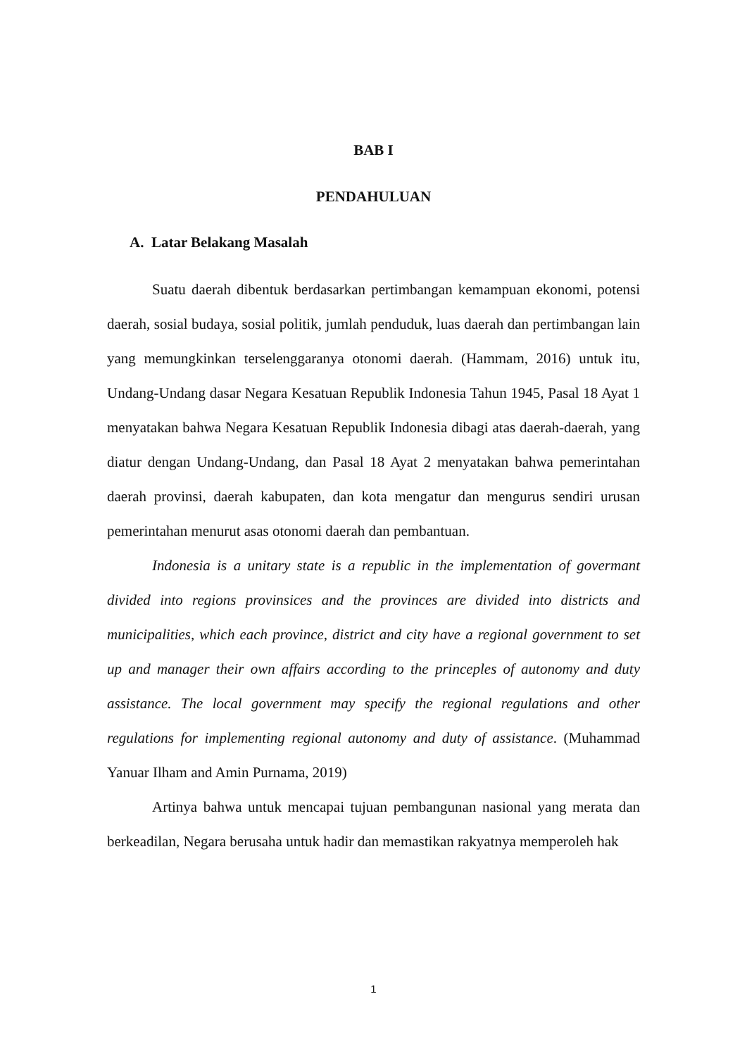BAB I
PENDAHULUAN
A. Latar Belakang Masalah
Suatu daerah dibentuk berdasarkan pertimbangan kemampuan ekonomi, potensi daerah, sosial budaya, sosial politik, jumlah penduduk, luas daerah dan pertimbangan lain yang memungkinkan terselenggaranya otonomi daerah. (Hammam, 2016) untuk itu, Undang-Undang dasar Negara Kesatuan Republik Indonesia Tahun 1945, Pasal 18 Ayat 1 menyatakan bahwa Negara Kesatuan Republik Indonesia dibagi atas daerah-daerah, yang diatur dengan Undang-Undang, dan Pasal 18 Ayat 2 menyatakan bahwa pemerintahan daerah provinsi, daerah kabupaten, dan kota mengatur dan mengurus sendiri urusan pemerintahan menurut asas otonomi daerah dan pembantuan.
Indonesia is a unitary state is a republic in the implementation of govermant divided into regions provinsices and the provinces are divided into districts and municipalities, which each province, district and city have a regional government to set up and manager their own affairs according to the princeples of autonomy and duty assistance. The local government may specify the regional regulations and other regulations for implementing regional autonomy and duty of assistance. (Muhammad Yanuar Ilham and Amin Purnama, 2019)
Artinya bahwa untuk mencapai tujuan pembangunan nasional yang merata dan berkeadilan, Negara berusaha untuk hadir dan memastikan rakyatnya memperoleh hak
1